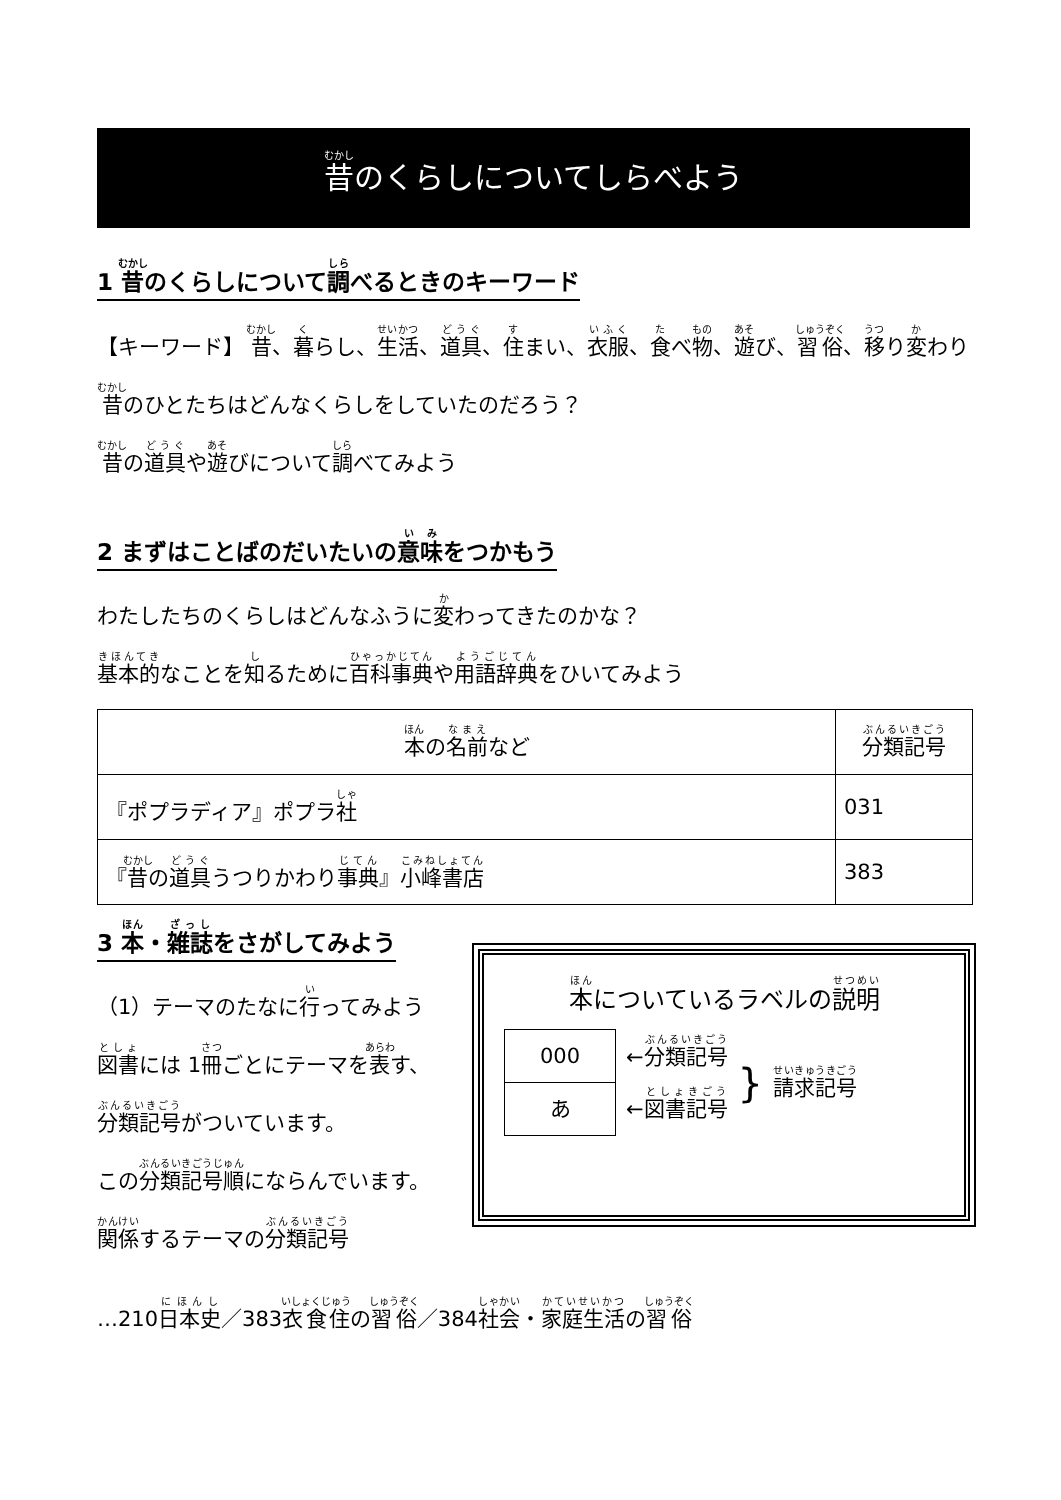昔のくらしについてしらべよう
1 昔のくらしについて調べるときのキーワード
【キーワード】 昔、暮らし、生活、道具、住まい、衣服、食べ物、遊び、習俗、移り変わり
昔のひとたちはどんなくらしをしていたのだろう？
昔の道具や遊びについて調べてみよう
2 まずはことばのだいたいの意味をつかもう
わたしたちのくらしはどんなふうに変わってきたのかな？
基本的なことを知るために百科事典や用語辞典をひいてみよう
| 本 の 名前 など | 分類記号 |
| --- | --- |
| 『ポプラディア』ポプラ 社 | 031 |
| 『 昔 の 道具 うつりかわり 事典 』 小峰書店 | 383 |
3 本・雑誌をさがしてみよう
（1）テーマのたなに行ってみよう
図書には 1冊ごとにテーマを表す、
分類記号がついています。
この分類記号順にならんでいます。
関係するテーマの分類記号
本についているラベルの説明
000
あ
←分類記号
←図書記号
}
請求記号
…210日本史／383衣食住の習俗／384社会・家庭生活の習俗